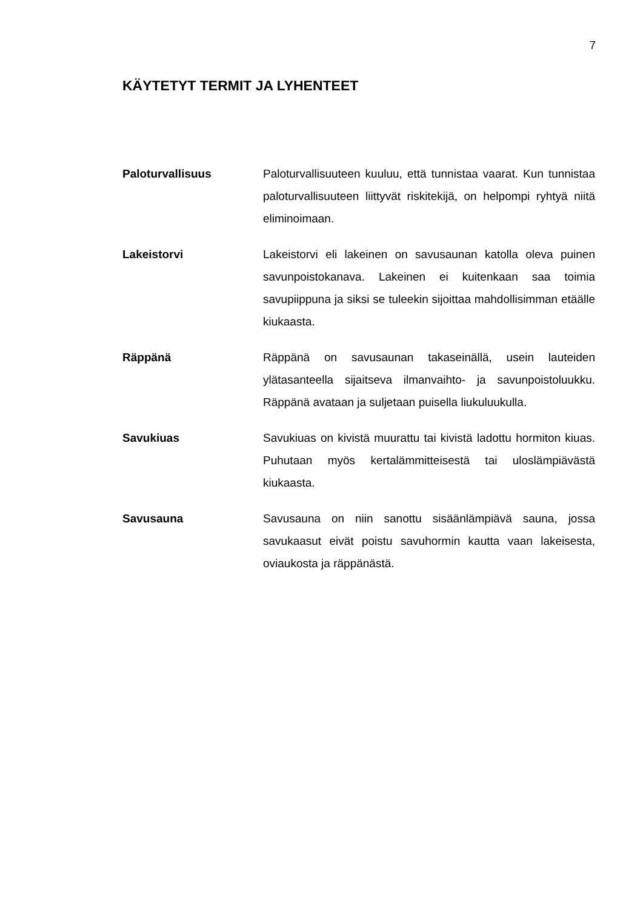7
KÄYTETYT TERMIT JA LYHENTEET
Paloturvallisuus Paloturvallisuuteen kuuluu, että tunnistaa vaarat. Kun tunnistaa paloturvallisuuteen liittyvät riskitekijä, on helpompi ryhtyä niitä eliminoimaan.
Lakeistorvi Lakeistorvi eli lakeinen on savusaunan katolla oleva puinen savunpoistokanava. Lakeinen ei kuitenkaan saa toimia savupiippuna ja siksi se tuleekin sijoittaa mahdollisimman etäälle kiukaasta.
Räppänä Räppänä on savusaunan takaseinällä, usein lauteiden ylätasanteella sijaitseva ilmanvaihto- ja savunpoistoluukku. Räppänä avataan ja suljetaan puisella liukuluukulla.
Savukiuas Savukiuas on kivistä muurattu tai kivistä ladottu hormiton kiuas. Puhutaan myös kertalämmitteisestä tai uloslämpiävästä kiukaasta.
Savusauna Savusauna on niin sanottu sisäänlämpiävä sauna, jossa savukaasut eivät poistu savuhormin kautta vaan lakeisesta, oviaukosta ja räppänästä.